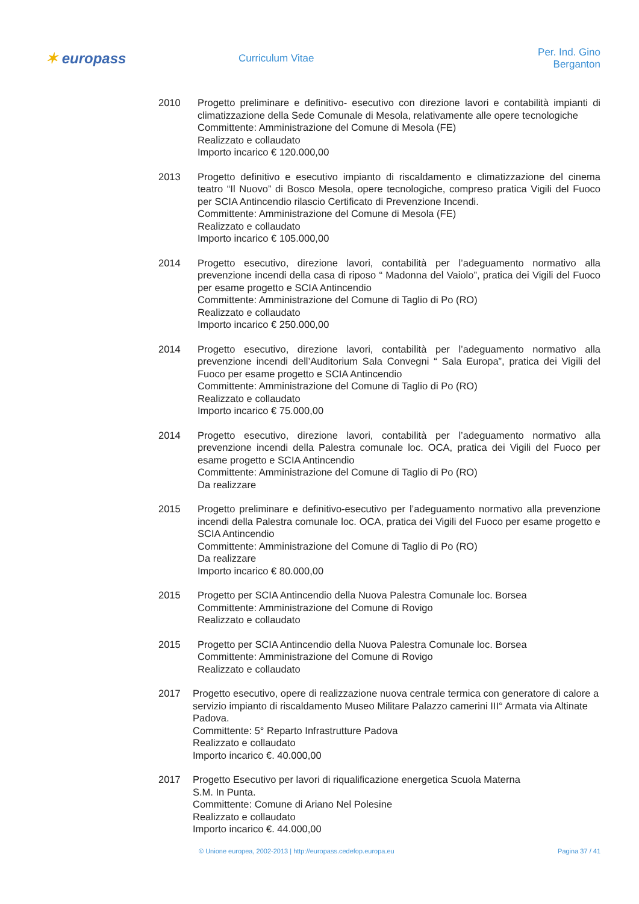✶ europass
Curriculum Vitae Per. Ind. Gino Berganton
2010 Progetto preliminare e definitivo- esecutivo con direzione lavori e contabilità impianti di climatizzazione della Sede Comunale di Mesola, relativamente alle opere tecnologiche
Committente: Amministrazione del Comune di Mesola (FE)
Realizzato e collaudato
Importo incarico € 120.000,00
2013 Progetto definitivo e esecutivo impianto di riscaldamento e climatizzazione del cinema teatro “Il Nuovo” di Bosco Mesola, opere tecnologiche, compreso pratica Vigili del Fuoco per SCIA Antincendio rilascio Certificato di Prevenzione Incendi.
Committente: Amministrazione del Comune di Mesola (FE)
Realizzato e collaudato
Importo incarico € 105.000,00
2014 Progetto esecutivo, direzione lavori, contabilità per l’adeguamento normativo alla prevenzione incendi della casa di riposo “ Madonna del Vaiolo”, pratica dei Vigili del Fuoco per esame progetto e SCIA Antincendio
Committente: Amministrazione del Comune di Taglio di Po (RO)
Realizzato e collaudato
Importo incarico € 250.000,00
2014 Progetto esecutivo, direzione lavori, contabilità per l’adeguamento normativo alla prevenzione incendi dell’Auditorium Sala Convegni “ Sala Europa”, pratica dei Vigili del Fuoco per esame progetto e SCIA Antincendio
Committente: Amministrazione del Comune di Taglio di Po (RO)
Realizzato e collaudato
Importo incarico € 75.000,00
2014 Progetto esecutivo, direzione lavori, contabilità per l’adeguamento normativo alla prevenzione incendi della Palestra comunale loc. OCA, pratica dei Vigili del Fuoco per esame progetto e SCIA Antincendio
Committente: Amministrazione del Comune di Taglio di Po (RO)
Da realizzare
2015 Progetto preliminare e definitivo-esecutivo per l’adeguamento normativo alla prevenzione incendi della Palestra comunale loc. OCA, pratica dei Vigili del Fuoco per esame progetto e SCIA Antincendio
Committente: Amministrazione del Comune di Taglio di Po (RO)
Da realizzare
Importo incarico € 80.000,00
2015 Progetto per SCIA Antincendio della Nuova Palestra Comunale loc. Borsea
Committente: Amministrazione del Comune di Rovigo
Realizzato e collaudato
2015 Progetto per SCIA Antincendio della Nuova Palestra Comunale loc. Borsea
Committente: Amministrazione del Comune di Rovigo
Realizzato e collaudato
2017 Progetto esecutivo, opere di realizzazione nuova centrale termica con generatore di calore a servizio impianto di riscaldamento Museo Militare Palazzo camerini III° Armata via Altinate Padova.
Committente: 5° Reparto Infrastrutture Padova
Realizzato e collaudato
Importo incarico €. 40.000,00
2017 Progetto Esecutivo per lavori di riqualificazione energetica Scuola Materna
S.M. In Punta.
Committente: Comune di Ariano Nel Polesine
Realizzato e collaudato
Importo incarico €. 44.000,00
© Unione europea, 2002-2013 | http://europass.cedefop.europa.eu
Pagina 37 / 41